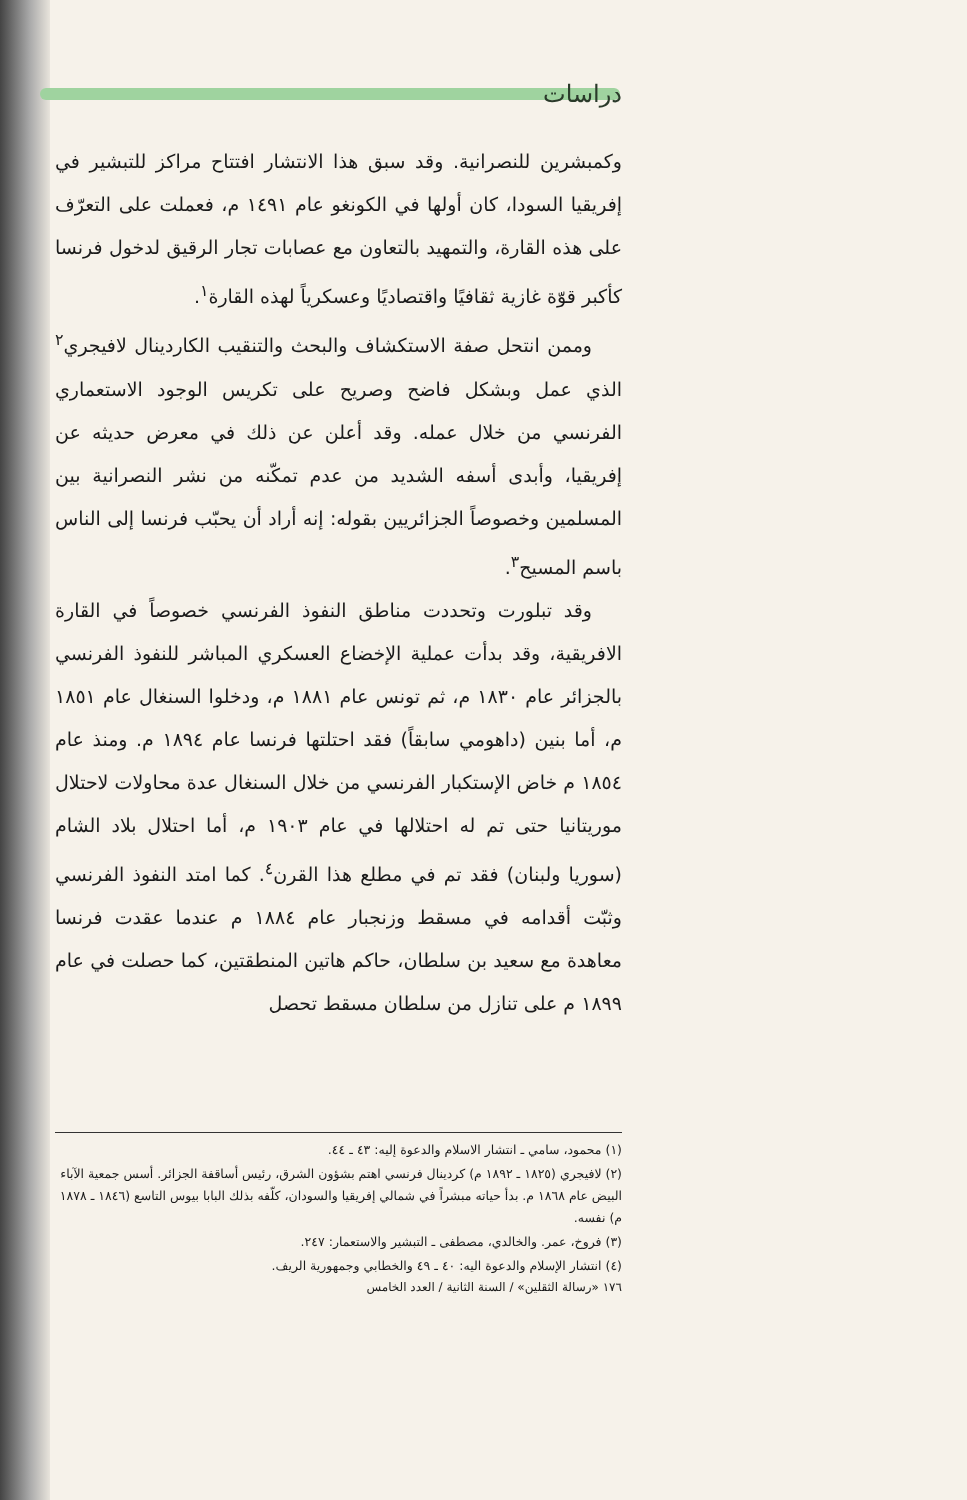دراسات
وكمبشرين للنصرانية. وقد سبق هذا الانتشار افتتاح مراكز للتبشير في إفريقيا السودا، كان أولها في الكونغو عام ١٤٩١ م، فعملت على التعرّف على هذه القارة، والتمهيد بالتعاون مع عصابات تجار الرقيق لدخول فرنسا كأكبر قوّة غازية ثقافيًا واقتصاديًا وعسكرياً لهذه القارة<sup>١</sup>.
وممن انتحل صفة الاستكشاف والبحث والتنقيب الكاردينال لافيجري<sup>٢</sup> الذي عمل وبشكل فاضح وصريح على تكريس الوجود الاستعماري الفرنسي من خلال عمله. وقد أعلن عن ذلك في معرض حديثه عن إفريقيا، وأبدى أسفه الشديد من عدم تمكّنه من نشر النصرانية بين المسلمين وخصوصاً الجزائريين بقوله: إنه أراد أن يحبّب فرنسا إلى الناس باسم المسيح<sup>٣</sup>.
وقد تبلورت وتحددت مناطق النفوذ الفرنسي خصوصاً في القارة الافريقية، وقد بدأت عملية الإخضاع العسكري المباشر للنفوذ الفرنسي بالجزائر عام ١٨٣٠ م، ثم تونس عام ١٨٨١ م، ودخلوا السنغال عام ١٨٥١ م، أما بنين (داهومي سابقاً) فقد احتلتها فرنسا عام ١٨٩٤ م. ومنذ عام ١٨٥٤ م خاض الإستكبار الفرنسي من خلال السنغال عدة محاولات لاحتلال موريتانيا حتى تم له احتلالها في عام ١٩٠٣ م، أما احتلال بلاد الشام (سوريا ولبنان) فقد تم في مطلع هذا القرن<sup>٤</sup>. كما امتد النفوذ الفرنسي وثبّت أقدامه في مسقط وزنجبار عام ١٨٨٤ م عندما عقدت فرنسا معاهدة مع سعيد بن سلطان، حاكم هاتين المنطقتين، كما حصلت في عام ١٨٩٩ م على تنازل من سلطان مسقط تحصل
(١) محمود، سامي ـ انتشار الاسلام والدعوة إليه: ٤٣ ـ ٤٤.
(٢) لافيجري (١٨٢٥ ـ ١٨٩٢ م) كردينال فرنسي اهتم بشؤون الشرق، رئيس أساقفة الجزائر. أسس جمعية الآباء البيض عام ١٨٦٨ م. بدأ حياته مبشراً في شمالي إفريقيا والسودان، كلّفه بذلك البابا بيوس التاسع (١٨٤٦ ـ ١٨٧٨ م) نفسه.
(٣) فروخ، عمر. والخالدي، مصطفى ـ التبشير والاستعمار: ٢٤٧.
(٤) انتشار الإسلام والدعوة اليه: ٤٠ ـ ٤٩ والخطابي وجمهورية الريف.
١٧٦ «رسالة الثقلين» / السنة الثانية / العدد الخامس